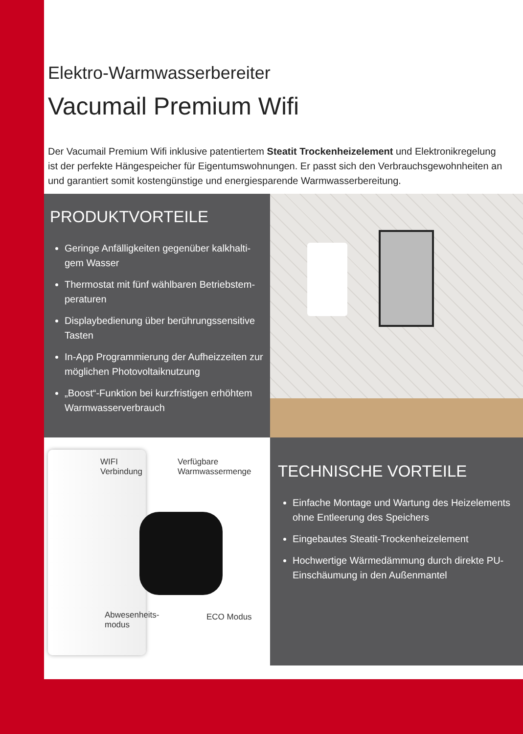Elektro-Warmwasserbereiter
Vacumail Premium Wifi
Der Vacumail Premium Wifi inklusive patentiertem Steatit Trockenheizelement und Elektronikregelung ist der perfekte Hängespeicher für Eigentumswohnungen. Er passt sich den Verbrauchsgewohnheiten an und garantiert somit kostengünstige und energiesparende Warmwasserbereitung.
PRODUKTVORTEILE
Geringe Anfälligkeiten gegenüber kalkhalti­gem Wasser
Thermostat mit fünf wählbaren Betriebstem­peraturen
Displaybedienung über berührungssensitive Tasten
In-App Programmierung der Aufheizzeiten zur möglichen Photovoltaiknutzung
„Boost“-Funktion bei kurzfristigen erhöhtem Warmwasserverbrauch
WIFI
Verbindung
Verfügbare
Warmwassermenge
Abwesenheits-
modus
ECO Modus
TECHNISCHE VORTEILE
Einfache Montage und Wartung des Heiz­elements ohne Entleerung des Speichers
Eingebautes Steatit-Trockenheiz­element
Hochwertige Wärmedämmung durch direkte PU-Einschäumung in den Außenmantel